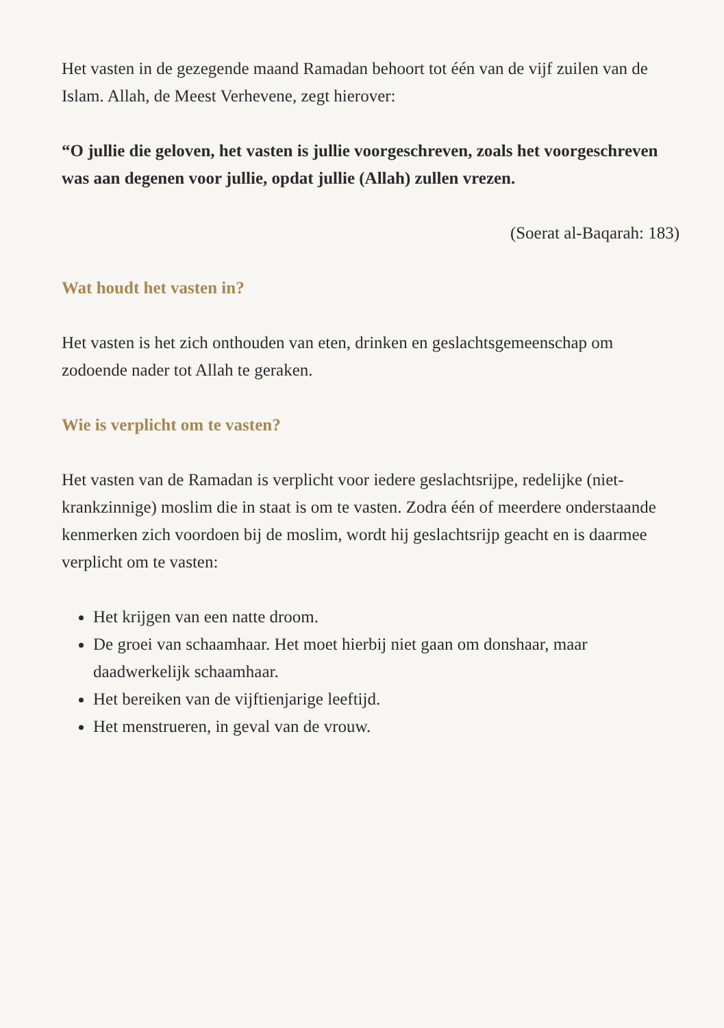Het vasten in de gezegende maand Ramadan behoort tot één van de vijf zuilen van de Islam. Allah, de Meest Verhevene, zegt hierover:
“O jullie die geloven, het vasten is jullie voorgeschreven, zoals het voorgeschreven was aan degenen voor jullie, opdat jullie (Allah) zullen vrezen.
(Soerat al-Baqarah: 183)
Wat houdt het vasten in?
Het vasten is het zich onthouden van eten, drinken en geslachtsgemeenschap om zodoende nader tot Allah te geraken.
Wie is verplicht om te vasten?
Het vasten van de Ramadan is verplicht voor iedere geslachtsrijpe, redelijke (niet-krankzinnige) moslim die in staat is om te vasten. Zodra één of meerdere onderstaande kenmerken zich voordoen bij de moslim, wordt hij geslachtsrijp geacht en is daarmee verplicht om te vasten:
Het krijgen van een natte droom.
De groei van schaamhaar. Het moet hierbij niet gaan om donshaar, maar daadwerkelijk schaamhaar.
Het bereiken van de vijftienjarige leeftijd.
Het menstrueren, in geval van de vrouw.